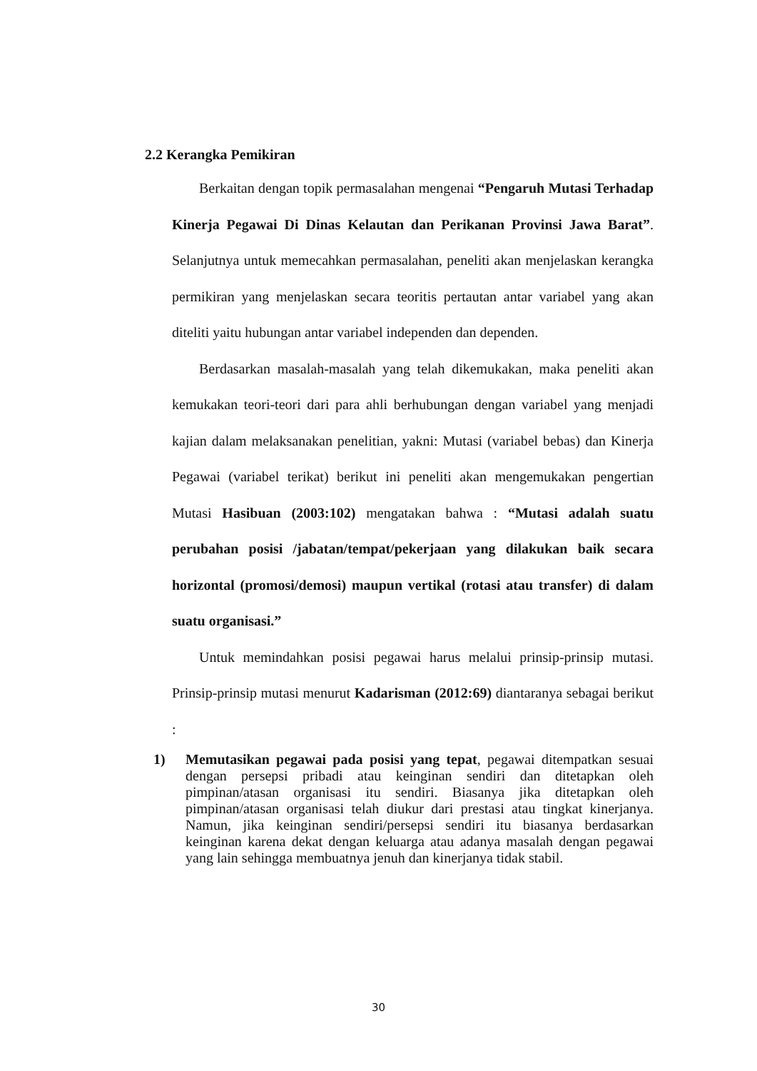2.2 Kerangka Pemikiran
Berkaitan dengan topik permasalahan mengenai “Pengaruh Mutasi Terhadap Kinerja Pegawai Di Dinas Kelautan dan Perikanan Provinsi Jawa Barat”. Selanjutnya untuk memecahkan permasalahan, peneliti akan menjelaskan kerangka permikiran yang menjelaskan secara teoritis pertautan antar variabel yang akan diteliti yaitu hubungan antar variabel independen dan dependen.
Berdasarkan masalah-masalah yang telah dikemukakan, maka peneliti akan kemukakan teori-teori dari para ahli berhubungan dengan variabel yang menjadi kajian dalam melaksanakan penelitian, yakni: Mutasi (variabel bebas) dan Kinerja Pegawai (variabel terikat) berikut ini peneliti akan mengemukakan pengertian Mutasi Hasibuan (2003:102) mengatakan bahwa : “Mutasi adalah suatu perubahan posisi /jabatan/tempat/pekerjaan yang dilakukan baik secara horizontal (promosi/demosi) maupun vertikal (rotasi atau transfer) di dalam suatu organisasi.”
Untuk memindahkan posisi pegawai harus melalui prinsip-prinsip mutasi. Prinsip-prinsip mutasi menurut Kadarisman (2012:69) diantaranya sebagai berikut :
1) Memutasikan pegawai pada posisi yang tepat, pegawai ditempatkan sesuai dengan persepsi pribadi atau keinginan sendiri dan ditetapkan oleh pimpinan/atasan organisasi itu sendiri. Biasanya jika ditetapkan oleh pimpinan/atasan organisasi telah diukur dari prestasi atau tingkat kinerjanya. Namun, jika keinginan sendiri/persepsi sendiri itu biasanya berdasarkan keinginan karena dekat dengan keluarga atau adanya masalah dengan pegawai yang lain sehingga membuatnya jenuh dan kinerjanya tidak stabil.
30